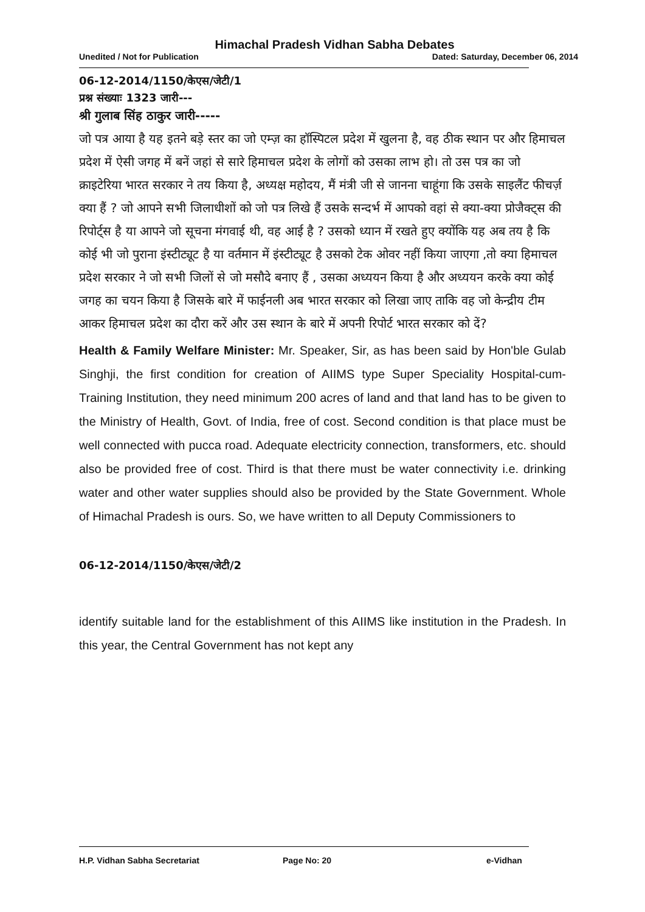Himachal Pradesh Vidhan Sabha Debates
Unedited / Not for Publication Dated: Saturday, December 06, 2014
06-12-2014/1150/केएस/जेटी/1
प्रश्न संख्याः 1323 जारी---
श्री गुलाब सिंह ठाकुर जारी-----
जो पत्र आया है यह इतने बड़े स्तर का जो एम्ज़ का हॉस्पिटल प्रदेश में खुलना है, वह ठीक स्थान पर और हिमाचल प्रदेश में ऐसी जगह में बनें जहां से सारे हिमाचल प्रदेश के लोगों को उसका लाभ हो। तो उस पत्र का जो क्राइटेरिया भारत सरकार ने तय किया है, अध्यक्ष महोदय, मैं मंत्री जी से जानना चाहूंगा कि उसके साइलैंट फीचर्ज़ क्या हैं ? जो आपने सभी जिलाधीशों को जो पत्र लिखे हैं उसके सन्दर्भ में आपको वहां से क्या-क्या प्रोजैक्ट्स की रिपोर्ट्स है या आपने जो सूचना मंगवाई थी, वह आई है ? उसको ध्यान में रखते हुए क्योंकि यह अब तय है कि कोई भी जो पुराना इंस्टीट्यूट है या वर्तमान में इंस्टीट्यूट है उसको टेक ओवर नहीं किया जाएगा ,तो क्या हिमाचल प्रदेश सरकार ने जो सभी जिलों से जो मसौदे बनाए हैं , उसका अध्ययन किया है और अध्ययन करके क्या कोई जगह का चयन किया है जिसके बारे में फाईनली अब भारत सरकार को लिखा जाए ताकि वह जो केन्द्रीय टीम आकर हिमाचल प्रदेश का दौरा करें और उस स्थान के बारे में अपनी रिपोर्ट भारत सरकार को दें?
Health & Family Welfare Minister: Mr. Speaker, Sir, as has been said by Hon'ble Gulab Singhji, the first condition for creation of AIIMS type Super Speciality Hospital-cum-Training Institution, they need minimum 200 acres of land and that land has to be given to the Ministry of Health, Govt. of India, free of cost. Second condition is that place must be well connected with pucca road. Adequate electricity connection, transformers, etc. should also be provided free of cost. Third is that there must be water connectivity i.e. drinking water and other water supplies should also be provided by the State Government. Whole of Himachal Pradesh is ours. So, we have written to all Deputy Commissioners to
06-12-2014/1150/केएस/जेटी/2
identify suitable land for the establishment of this AIIMS like institution in the Pradesh. In this year, the Central Government has not kept any
H.P. Vidhan Sabha Secretariat Page No: 20 e-Vidhan